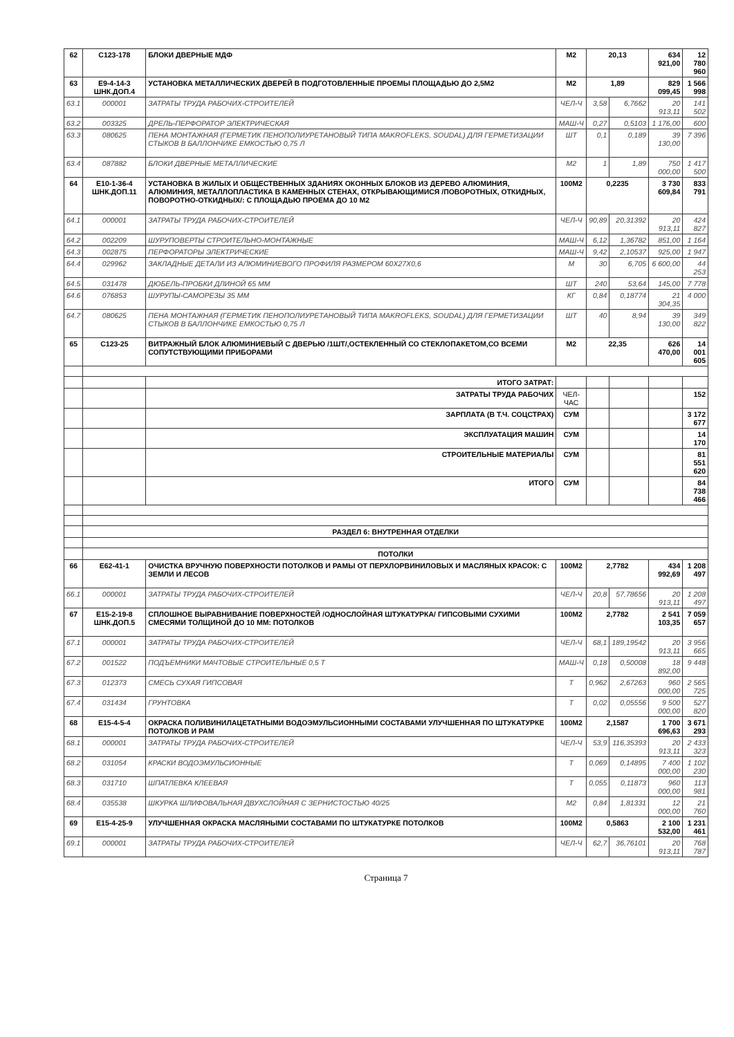| 62 | С123-178 | БЛОКИ ДВЕРНЫЕ МДФ | М2 | 20,13 | | 634 921,00 | 12 780 960 |
| 63 | Е9-4-14-3 ШНК.ДОП.4 | УСТАНОВКА МЕТАЛЛИЧЕСКИХ ДВЕРЕЙ В ПОДГОТОВЛЕННЫЕ ПРОЕМЫ ПЛОЩАДЬЮ ДО 2,5М2 | М2 | 1,89 | | 829 099,45 | 1 566 998 |
| 63.1 | 000001 | ЗАТРАТЫ ТРУДА РАБОЧИХ-СТРОИТЕЛЕЙ | ЧЕЛ-Ч | 3,58 | 6,7662 | 20 913,11 | 141 502 |
| 63.2 | 003325 | ДРЕЛЬ-ПЕРФОРАТОР ЭЛЕКТРИЧЕСКАЯ | МАШ-Ч | 0,27 | 0,5103 | 1 176,00 | 600 |
| 63.3 | 080625 | ПЕНА МОНТАЖНАЯ (ГЕРМЕТИК ПЕНОПОЛИУРЕТАНОВЫЙ ТИПА MAKROFLEKS, SOUDAL) ДЛЯ ГЕРМЕТИЗАЦИИ СТЫКОВ В БАЛЛОНЧИКЕ ЕМКОСТЬЮ 0,75 Л | ШТ | 0,1 | 0,189 | 39 130,00 | 7 396 |
| 63.4 | 087882 | БЛОКИ ДВЕРНЫЕ МЕТАЛЛИЧЕСКИЕ | М2 | 1 | 1,89 | 750 000,00 | 1 417 500 |
| 64 | Е10-1-36-4 ШНК.ДОП.11 | УСТАНОВКА В ЖИЛЫХ И ОБЩЕСТВЕННЫХ ЗДАНИЯХ ОКОННЫХ БЛОКОВ ИЗ ДЕРЕВО АЛЮМИНИЯ, АЛЮМИНИЯ, МЕТАЛЛОПЛАСТИКА В КАМЕННЫХ СТЕНАХ, ОТКРЫВАЮЩИМИСЯ /ПОВОРОТНЫХ, ОТКИДНЫХ, ПОВОРОТНО-ОТКИДНЫХ/: С ПЛОЩАДЬЮ ПРОЕМА ДО 10 М2 | 100М2 | 0,2235 | | 3 730 609,84 | 833 791 |
| 64.1 | 000001 | ЗАТРАТЫ ТРУДА РАБОЧИХ-СТРОИТЕЛЕЙ | ЧЕЛ-Ч | 90,89 | 20,31392 | 20 913,11 | 424 827 |
| 64.2 | 002209 | ШУРУПОВЕРТЫ СТРОИТЕЛЬНО-МОНТАЖНЫЕ | МАШ-Ч | 6,12 | 1,36782 | 851,00 | 1 164 |
| 64.3 | 002875 | ПЕРФОРАТОРЫ ЭЛЕКТРИЧЕСКИЕ | МАШ-Ч | 9,42 | 2,10537 | 925,00 | 1 947 |
| 64.4 | 029962 | ЗАКЛАДНЫЕ ДЕТАЛИ ИЗ АЛЮМИНИЕВОГО ПРОФИЛЯ РАЗМЕРОМ 60Х27Х0,6 | М | 30 | 6,705 | 6 600,00 | 44 253 |
| 64.5 | 031478 | ДЮБЕЛЬ-ПРОБКИ ДЛИНОЙ 65 ММ | ШТ | 240 | 53,64 | 145,00 | 7 778 |
| 64.6 | 076853 | ШУРУПЫ-САМОРЕЗЫ 35 ММ | КГ | 0,84 | 0,18774 | 21 304,35 | 4 000 |
| 64.7 | 080625 | ПЕНА МОНТАЖНАЯ (ГЕРМЕТИК ПЕНОПОЛИУРЕТАНОВЫЙ ТИПА MAKROFLEKS, SOUDAL) ДЛЯ ГЕРМЕТИЗАЦИИ СТЫКОВ В БАЛЛОНЧИКЕ ЕМКОСТЬЮ 0,75 Л | ШТ | 40 | 8,94 | 39 130,00 | 349 822 |
| 65 | С123-25 | ВИТРАЖНЫЙ БЛОК АЛЮМИНИЕВЫЙ С ДВЕРЬЮ /1ШТ/,ОСТЕКЛЕННЫЙ СО СТЕКЛОПАКЕТОМ,СО ВСЕМИ СОПУТСТВУЮЩИМИ ПРИБОРАМИ | М2 | 22,35 | | 626 470,00 | 14 001 605 |
| | | ИТОГО ЗАТРАТ: | | | | | |
| | | ЗАТРАТЫ ТРУДА РАБОЧИХ | ЧЕЛ-ЧАС | | | | 152 |
| | | ЗАРПЛАТА (В Т.Ч. СОЦСТРАХ) | СУМ | | | | 3 172 677 |
| | | ЭКСПЛУАТАЦИЯ МАШИН | СУМ | | | | 14 170 |
| | | СТРОИТЕЛЬНЫЕ МАТЕРИАЛЫ | СУМ | | | | 81 551 620 |
| | | ИТОГО | СУМ | | | | 84 738 466 |
| | РАЗДЕЛ 6: ВНУТРЕННАЯ ОТДЕЛКИ | | | | | | |
| | ПОТОЛКИ | | | | | | |
| 66 | Е62-41-1 | ОЧИСТКА ВРУЧНУЮ ПОВЕРХНОСТИ ПОТОЛКОВ И РАМЫ ОТ ПЕРХЛОРВИНИЛОВЫХ И МАСЛЯНЫХ КРАСОК: С ЗЕМЛИ И ЛЕСОВ | 100М2 | 2,7782 | | 434 992,69 | 1 208 497 |
| 66.1 | 000001 | ЗАТРАТЫ ТРУДА РАБОЧИХ-СТРОИТЕЛЕЙ | ЧЕЛ-Ч | 20,8 | 57,78656 | 20 913,11 | 1 208 497 |
| 67 | Е15-2-19-8 ШНК.ДОП.5 | СПЛОШНОЕ ВЫРАВНИВАНИЕ ПОВЕРХНОСТЕЙ /ОДНОСЛОЙНАЯ ШТУКАТУРКА/ ГИПСОВЫМИ СУХИМИ СМЕСЯМИ ТОЛЩИНОЙ ДО 10 ММ: ПОТОЛКОВ | 100М2 | 2,7782 | | 2 541 103,35 | 7 059 657 |
| 67.1 | 000001 | ЗАТРАТЫ ТРУДА РАБОЧИХ-СТРОИТЕЛЕЙ | ЧЕЛ-Ч | 68,1 | 189,19542 | 20 913,11 | 3 956 665 |
| 67.2 | 001522 | ПОДЪЕМНИКИ МАЧТОВЫЕ СТРОИТЕЛЬНЫЕ 0,5 Т | МАШ-Ч | 0,18 | 0,50008 | 18 892,00 | 9 448 |
| 67.3 | 012373 | СМЕСЬ СУХАЯ ГИПСОВАЯ | Т | 0,962 | 2,67263 | 960 000,00 | 2 565 725 |
| 67.4 | 031434 | ГРУНТОВКА | Т | 0,02 | 0,05556 | 9 500 000,00 | 527 820 |
| 68 | Е15-4-5-4 | ОКРАСКА ПОЛИВИНИЛАЦЕТАТНЫМИ ВОДОЭМУЛЬСИОННЫМИ СОСТАВАМИ УЛУЧШЕННАЯ ПО ШТУКАТУРКЕ ПОТОЛКОВ И РАМ | 100М2 | 2,1587 | | 1 700 696,63 | 3 671 293 |
| 68.1 | 000001 | ЗАТРАТЫ ТРУДА РАБОЧИХ-СТРОИТЕЛЕЙ | ЧЕЛ-Ч | 53,9 | 116,35393 | 20 913,11 | 2 433 323 |
| 68.2 | 031054 | КРАСКИ ВОДОЭМУЛЬСИОННЫЕ | Т | 0,069 | 0,14895 | 7 400 000,00 | 1 102 230 |
| 68.3 | 031710 | ШПАТЛЕВКА КЛЕЕВАЯ | Т | 0,055 | 0,11873 | 960 000,00 | 113 981 |
| 68.4 | 035538 | ШКУРКА ШЛИФОВАЛЬНАЯ ДВУХСЛОЙНАЯ С ЗЕРНИСТОСТЬЮ 40/25 | М2 | 0,84 | 1,81331 | 12 000,00 | 21 760 |
| 69 | Е15-4-25-9 | УЛУЧШЕННАЯ ОКРАСКА МАСЛЯНЫМИ СОСТАВАМИ ПО ШТУКАТУРКЕ ПОТОЛКОВ | 100М2 | 0,5863 | | 2 100 532,00 | 1 231 461 |
| 69.1 | 000001 | ЗАТРАТЫ ТРУДА РАБОЧИХ-СТРОИТЕЛЕЙ | ЧЕЛ-Ч | 62,7 | 36,76101 | 20 913,11 | 768 787 |
Страница 7